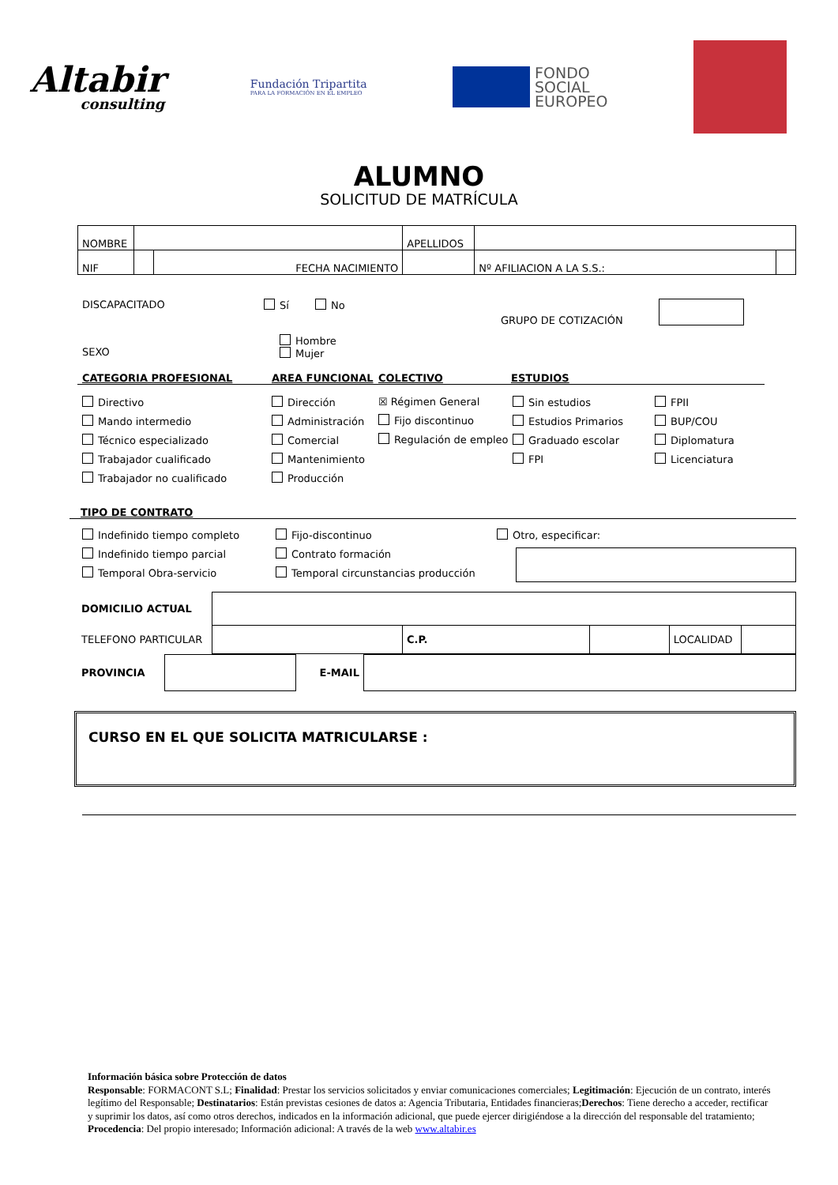Altabir
consulting
Fundación Tripartita
PARA LA FORMACIÓN EN EL EMPLEO
FONDO
SOCIAL
EUROPEO
ALUMNO
SOLICITUD DE MATRÍCULA
| NOMBRE | | | | APELLIDOS | | |
| NIF | | FECHA NACIMIENTO | | | Nº AFILIACION A LA S.S.: | |
DISCAPACITADO Sí No
GRUPO DE COTIZACIÓN
SEXO
Hombre
Mujer
CATEGORIA PROFESIONAL AREA FUNCIONAL COLECTIVO ESTUDIOS
Directivo
Mando intermedio
Técnico especializado
Trabajador cualificado
Trabajador no cualificado
Dirección
Administración
Comercial
Mantenimiento
Producción
☒ Régimen General
Fijo discontinuo
Regulación de empleo
Sin estudios
Estudios Primarios
Graduado escolar
FPI
FPII
BUP/COU
Diplomatura
Licenciatura
TIPO DE CONTRATO
Indefinido tiempo completo
Indefinido tiempo parcial
Temporal Obra-servicio
Fijo-discontinuo
Contrato formación
Temporal circunstancias producción
Otro, especificar:
| DOMICILIO ACTUAL | | | | | |
| TELEFONO PARTICULAR | | C.P. | | LOCALIDAD | |
| PROVINCIA | | E-MAIL | |
CURSO EN EL QUE SOLICITA MATRICULARSE :
Información básica sobre Protección de datos
Responsable: FORMACONT S.L; Finalidad: Prestar los servicios solicitados y enviar comunicaciones comerciales; Legitimación: Ejecución de un contrato, interés legítimo del Responsable; Destinatarios: Están previstas cesiones de datos a: Agencia Tributaria, Entidades financieras;Derechos: Tiene derecho a acceder, rectificar y suprimir los datos, así como otros derechos, indicados en la información adicional, que puede ejercer dirigiéndose a la dirección del responsable del tratamiento; Procedencia: Del propio interesado; Información adicional: A través de la web www.altabir.es